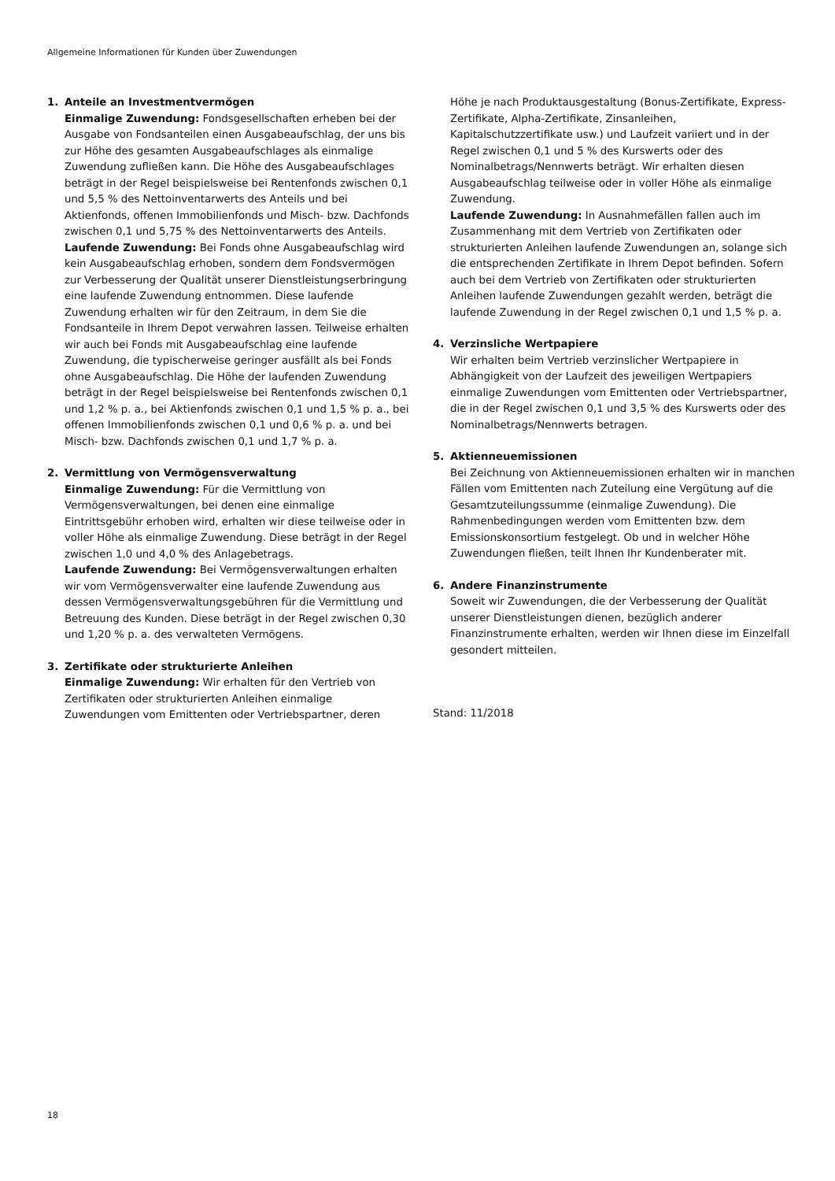Allgemeine Informationen für Kunden über Zuwendungen
1. Anteile an Investmentvermögen
Einmalige Zuwendung: Fondsgesellschaften erheben bei der Ausgabe von Fondsanteilen einen Ausgabeaufschlag, der uns bis zur Höhe des gesamten Ausgabeaufschlages als einmalige Zuwendung zufließen kann. Die Höhe des Ausgabeaufschlages beträgt in der Regel beispielsweise bei Rentenfonds zwischen 0,1 und 5,5 % des Nettoinventarwerts des Anteils und bei Aktienfonds, offenen Immobilienfonds und Misch- bzw. Dachfonds zwischen 0,1 und 5,75 % des Nettoinventarwerts des Anteils.
Laufende Zuwendung: Bei Fonds ohne Ausgabeaufschlag wird kein Ausgabeaufschlag erhoben, sondern dem Fondsvermögen zur Verbesserung der Qualität unserer Dienstleistungserbringung eine laufende Zuwendung entnommen. Diese laufende Zuwendung erhalten wir für den Zeitraum, in dem Sie die Fondsanteile in Ihrem Depot verwahren lassen. Teilweise erhalten wir auch bei Fonds mit Ausgabeaufschlag eine laufende Zuwendung, die typischerweise geringer ausfällt als bei Fonds ohne Ausgabeaufschlag. Die Höhe der laufenden Zuwendung beträgt in der Regel beispielsweise bei Rentenfonds zwischen 0,1 und 1,2 % p. a., bei Aktienfonds zwischen 0,1 und 1,5 % p. a., bei offenen Immobilienfonds zwischen 0,1 und 0,6 % p. a. und bei Misch- bzw. Dachfonds zwischen 0,1 und 1,7 % p. a.
2. Vermittlung von Vermögensverwaltung
Einmalige Zuwendung: Für die Vermittlung von Vermögensverwaltungen, bei denen eine einmalige Eintrittsgebühr erhoben wird, erhalten wir diese teilweise oder in voller Höhe als einmalige Zuwendung. Diese beträgt in der Regel zwischen 1,0 und 4,0 % des Anlagebetrags.
Laufende Zuwendung: Bei Vermögensverwaltungen erhalten wir vom Vermögensverwalter eine laufende Zuwendung aus dessen Vermögensverwaltungsgebühren für die Vermittlung und Betreuung des Kunden. Diese beträgt in der Regel zwischen 0,30 und 1,20 % p. a. des verwalteten Vermögens.
3. Zertifikate oder strukturierte Anleihen
Einmalige Zuwendung: Wir erhalten für den Vertrieb von Zertifikaten oder strukturierten Anleihen einmalige Zuwendungen vom Emittenten oder Vertriebspartner, deren
Höhe je nach Produktausgestaltung (Bonus-Zertifikate, Express-Zertifikate, Alpha-Zertifikate, Zinsanleihen, Kapitalschutzzertifikate usw.) und Laufzeit variiert und in der Regel zwischen 0,1 und 5 % des Kurswerts oder des Nominalbetrags/Nennwerts beträgt. Wir erhalten diesen Ausgabeaufschlag teilweise oder in voller Höhe als einmalige Zuwendung.
Laufende Zuwendung: In Ausnahmefällen fallen auch im Zusammenhang mit dem Vertrieb von Zertifikaten oder strukturierten Anleihen laufende Zuwendungen an, solange sich die entsprechenden Zertifikate in Ihrem Depot befinden. Sofern auch bei dem Vertrieb von Zertifikaten oder strukturierten Anleihen laufende Zuwendungen gezahlt werden, beträgt die laufende Zuwendung in der Regel zwischen 0,1 und 1,5 % p. a.
4. Verzinsliche Wertpapiere
Wir erhalten beim Vertrieb verzinslicher Wertpapiere in Abhängigkeit von der Laufzeit des jeweiligen Wertpapiers einmalige Zuwendungen vom Emittenten oder Vertriebspartner, die in der Regel zwischen 0,1 und 3,5 % des Kurswerts oder des Nominalbetrags/Nennwerts betragen.
5. Aktienneuemissionen
Bei Zeichnung von Aktienneuemissionen erhalten wir in manchen Fällen vom Emittenten nach Zuteilung eine Vergütung auf die Gesamtzuteilungssumme (einmalige Zuwendung). Die Rahmenbedingungen werden vom Emittenten bzw. dem Emissionskonsortium festgelegt. Ob und in welcher Höhe Zuwendungen fließen, teilt Ihnen Ihr Kundenberater mit.
6. Andere Finanzinstrumente
Soweit wir Zuwendungen, die der Verbesserung der Qualität unserer Dienstleistungen dienen, bezüglich anderer Finanzinstrumente erhalten, werden wir Ihnen diese im Einzelfall gesondert mitteilen.
Stand: 11/2018
18